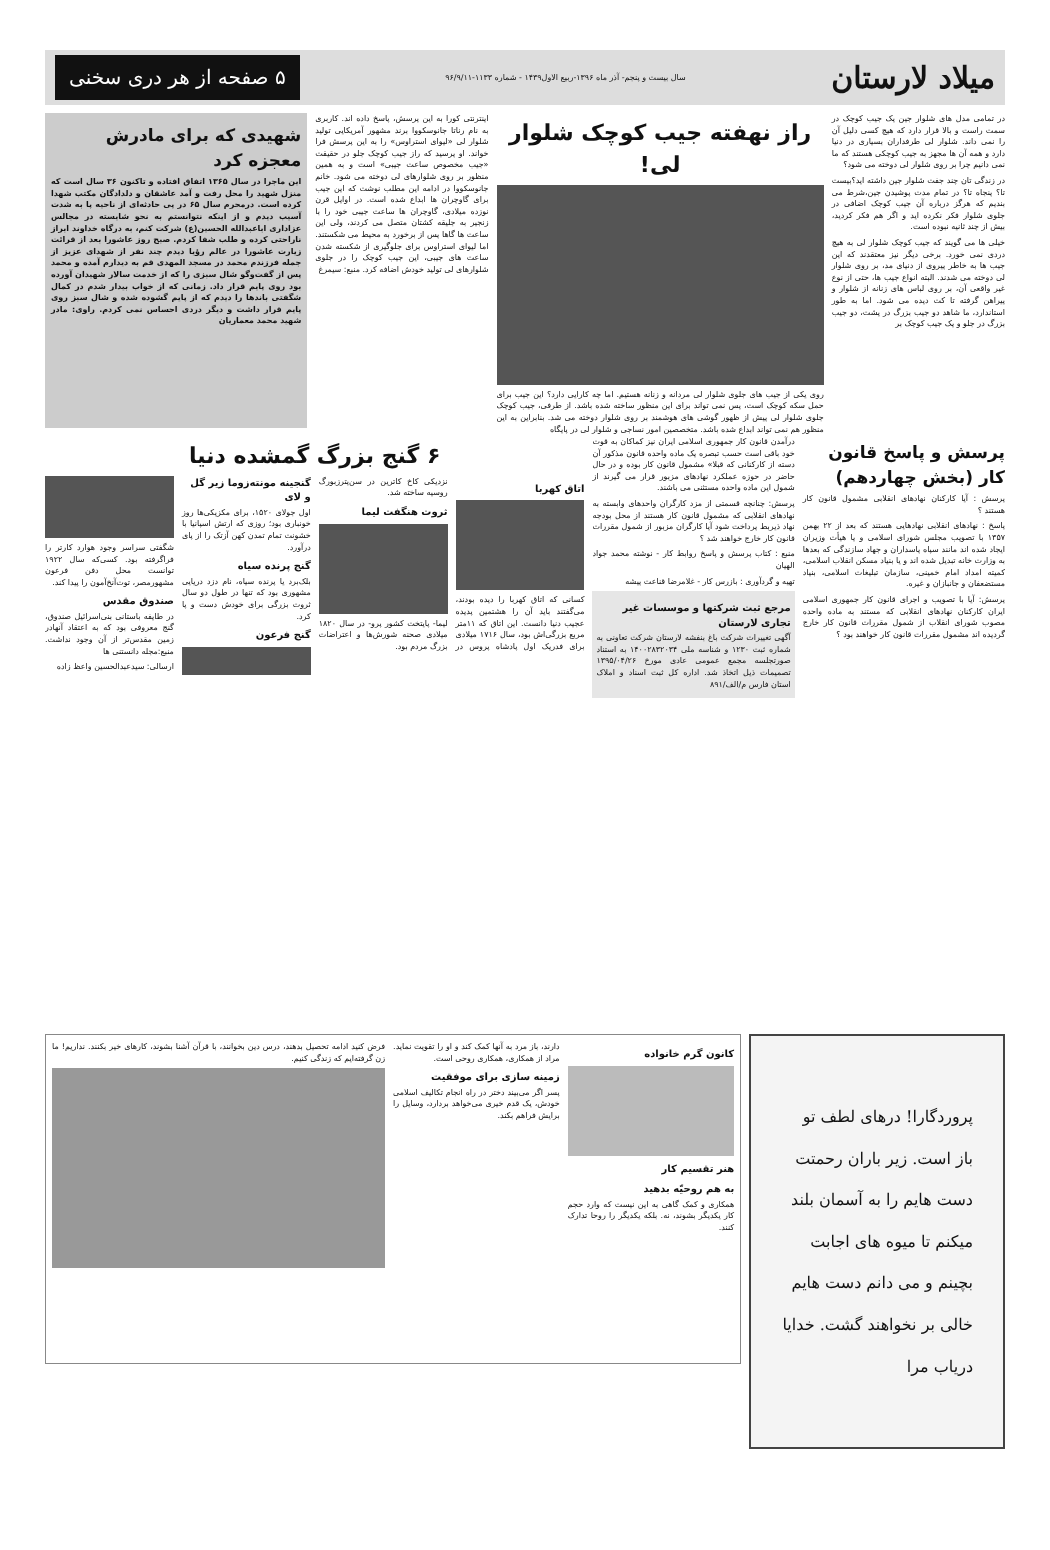میلاد لارستان
سال بیست و پنجم- آذر ماه ۱۳۹۶-ربیع الاول۱۴۳۹ - شماره ۱۱۳۳-۹۶/۹/۱۱
۵ صفحه از هر دری سخنی
در تمامی مدل های شلوار جین یک جیب کوچک در سمت راست و بالا قرار دارد که هیچ کسی دلیل آن را نمی داند. شلوار لی طرفداران بسیاری در دنیا دارد و همه آن ها مجهز به جیب کوچکی هستند که ما نمی دانیم چرا بر روی شلوار لی دوخته می شود؟
در زندگی تان چند جفت شلوار جین داشته اید؟بیست تا؟ پنجاه تا؟ در تمام مدت پوشیدن جین،شرط می بندیم که هرگز درباره آن جیب کوچک اضافی در جلوی شلوار فکر نکرده اید و اگر هم فکر کردید، بیش از چند ثانیه نبوده است.
خیلی ها می گویند که جیب کوچک شلوار لی به هیچ دردی نمی خورد. برخی دیگر نیز معتقدند که این جیب ها به خاطر پیروی از دنیای مد، بر روی شلوار لی دوخته می شدند. البته انواع جیب ها، حتی از نوع غیر واقعی آن، بر روی لباس های زنانه از شلوار و پیراهن گرفته تا کت دیده می شود. اما به طور استاندارد، ما شاهد دو جیب بزرگ در پشت، دو جیب بزرگ در جلو و یک جیب کوچک بر
راز نهفته جیب کوچک شلوار لی!
روی یکی از جیب های جلوی شلوار لی مردانه و زنانه هستیم. اما چه کارایی دارد؟ این جیب برای حمل سکه کوچک است، پس نمی تواند برای این منظور ساخته شده باشد. از طرفی، جیب کوچک جلوی شلوار لی پیش از ظهور گوشی های هوشمند بر روی شلوار دوخته می شد. بنابراین به این منظور هم نمی تواند ابداع شده باشد. متخصصین امور نساجی و شلوار لی در پایگاه
اینترنتی کورا به این پرسش، پاسخ داده اند. کاربری به نام رناتا جانوسکووا برند مشهور آمریکایی تولید شلوار لی «لیوای استراوس» را به این پرسش فرا خواند. او پرسید که راز جیب کوچک جلو در حقیقت «جیب مخصوص ساعت جیبی» است و به همین منظور بر روی شلوارهای لی دوخته می شود. خانم جانوسکووا در ادامه این مطلب نوشت که این جیب برای گاوچران ها ابداع شده است. در اوایل قرن نوزده میلادی، گاوچران ها ساعت جیبی خود را با زنجیر به جلیقه کشتان متصل می کردند، ولی این ساعت ها گاها پس از برخورد به محیط می شکستند. اما لیوای استراوس برای جلوگیری از شکسته شدن ساعت های جیبی، این جیب کوچک را در جلوی شلوارهای لی تولید خودش اضافه کرد. منبع: سیمرغ
شهیدی که برای مادرش معجزه کرد
این ماجرا در سال ۱۳۶۵ اتفاق افتاده و تاکنون ۳۶ سال است که منزل شهید را محل رفت و آمد عاشقان و دلدادگان مکتب شهدا کرده است. درمحرم سال ۶۵ در پی حادثه‌ای از ناحیه پا به شدت آسیب دیدم و از اینکه نتوانستم به نحو شایسته در مجالس عزاداری اباعبدالله الحسین(ع) شرکت کنم، به درگاه خداوند ابراز ناراحتی کرده و طلب شفا کردم. صبح روز عاشورا بعد از قرائت زیارت عاشورا در عالم رؤیا دیدم چند نفر از شهدای عزیز از جمله فرزندم محمد در مسجد المهدی قم به دیدارم آمده و محمد پس از گفت‌وگو شال سبزی را که از خدمت سالار شهیدان آورده بود روی پایم قرار داد. زمانی که از خواب بیدار شدم در کمال شگفتی باندها را دیدم که از پایم گشوده شده و شال سبز روی پایم قرار داشت و دیگر دردی احساس نمی کردم. راوی: مادر شهید محمد معماریان
پرسش و پاسخ قانون کار (بخش چهاردهم)
پرسش : آیا کارکنان نهادهای انقلابی مشمول قانون کار هستند ؟
پاسخ : نهادهای انقلابی نهادهایی هستند که بعد از ۲۲ بهمن ۱۳۵۷ با تصویب مجلس شورای اسلامی و یا هیأت وزیران ایجاد شده اند مانند سپاه پاسداران و جهاد سازندگی که بعدها به وزارت خانه تبدیل شده اند و یا بنیاد مسکن انقلاب اسلامی، کمیته امداد امام خمینی، سازمان تبلیغات اسلامی، بنیاد مستضعفان و جانبازان و غیره.
پرسش: آیا با تصویب و اجرای قانون کار جمهوری اسلامی ایران کارکنان نهادهای انقلابی که مستند به ماده واحده مصوب شورای انقلاب از شمول مقررات قانون کار خارج گردیده اند مشمول مقررات قانون کار خواهند بود ؟
درآمدن قانون کار جمهوری اسلامی ایران نیز کماکان به قوت خود باقی است حسب تبصره یک ماده واحده قانون مذکور آن دسته از کارکنانی که قبلا» مشمول قانون کار بوده و در حال حاضر در حوزه عملکرد نهادهای مزبور قرار می گیرند از شمول این ماده واحده مستثنی می باشند.
پرسش: چنانچه قسمتی از مزد کارگران واحدهای وابسته به نهادهای انقلابی که مشمول قانون کار هستند از محل بودجه نهاد ذیربط پرداخت شود آیا کارگران مزبور از شمول مقررات قانون کار خارج خواهند شد ؟
منبع : کتاب پرسش و پاسخ روابط کار - نوشته محمد جواد الهیان
تهیه و گردآوری : بازرس کار - غلامرضا قناعت پیشه
مرجع ثبت شرکتها و موسسات غیر تجاری لارستان
آگهی تغییرات شرکت باغ بنفشه لارستان شرکت تعاونی به شماره ثبت ۱۲۳۰ و شناسه ملی ۱۴۰۰۲۸۳۲۰۳۴ به استناد صورتجلسه مجمع عمومی عادی مورخ ۱۳۹۵/۰۴/۲۶ تصمیمات ذیل اتخاذ شد. اداره کل ثبت اسناد و املاک استان فارس م/الف/۸۹۱
۶ گنج بزرگ گمشده دنیا
اتاق کهربا
کسانی که اتاق کهربا را دیده بودند، می‌گفتند باید آن را هشتمین پدیده عجیب دنیا دانست. این اتاق که ۱۱متر مربع بزرگی‌اش بود، سال ۱۷۱۶ میلادی برای فدریک اول پادشاه پروس در نزدیکی کاخ کاترین در سن‌پترزبورگ روسیه ساخته شد.
ثروت هنگفت لیما
لیما- پایتخت کشور پرو- در سال ۱۸۲۰ میلادی صحنه شورش‌ها و اعتراضات بزرگ مردم بود.
گنجینه مونته‌زوما زیر گل و لای
اول جولای ۱۵۲۰، برای مکزیکی‌ها روز خونباری بود؛ روزی که ارتش اسپانیا با خشونت تمام تمدن کهن آزتک را از پای درآورد.
گنج پرنده سیاه
بلک‌برد یا پرنده سیاه، نام دزد دریایی مشهوری بود که تنها در طول دو سال ثروت بزرگی برای خودش دست و پا کرد.
گنج فرعون
شگفتی سراسر وجود هوارد کارتر را فراگرفته بود. کسی‌که سال ۱۹۲۲ توانست محل دفن فرعون مشهورمصر، توت‌آنخ‌آمون را پیدا کند.
صندوق مقدس
در طایفه باستانی بنی‌اسرائیل صندوق، گنج معروفی بود که به اعتقاد آنهادر زمین مقدس‌تر از آن وجود نداشت. منبع:مجله دانستنی ها
ارسالی: سیدعبدالحسین واعظ زاده
پروردگارا! درهای لطف تو باز است. زیر باران رحمتت دست هایم را به آسمان بلند میکنم تا میوه های اجابت بچینم و می دانم دست هایم خالی بر نخواهند گشت. خدایا دریاب مرا
کانون گرم خانواده
هنر تقسیم کار
به هم روحیّه بدهید
همکاری و کمک گاهی به این نیست که وارد حجم کار یکدیگر بشوند، نه. بلکه یکدیگر را روحا تدارک کنند.
دارند، باز مرد به آنها کمک کند و او را تقویت نماید. مراد از همکاری، همکاری روحی است.
زمینه سازی برای موفقیت
پسر اگر می‌بیند دختر در راه انجام تکالیف اسلامی خودش، یک قدم خیری می‌خواهد بردارد، وسایل را برایش فراهم بکند.
فرض کنید ادامه تحصیل بدهند، درس دین بخوانند، با قرآن آشنا بشوند، کارهای خیر بکنند. نداریم! ما زن گرفته‌ایم که زندگی کنیم.